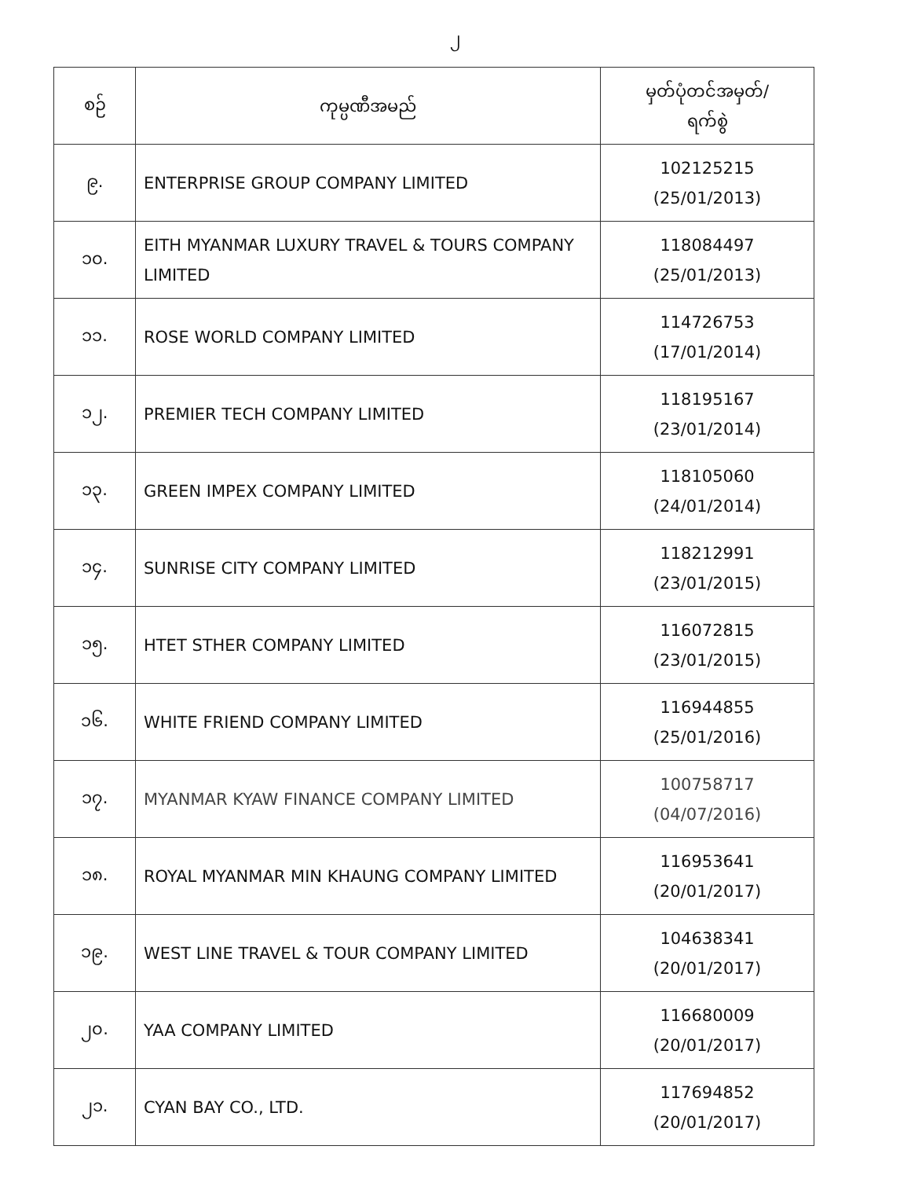၂
| စဉ် | ကုမ္ပဏီအမည် | မှတ်ပုံတင်အမှတ်/ ရက်စွဲ |
| --- | --- | --- |
| ၉. | ENTERPRISE GROUP COMPANY LIMITED | 102125215 (25/01/2013) |
| ၁၀. | EITH MYANMAR LUXURY TRAVEL & TOURS COMPANY LIMITED | 118084497 (25/01/2013) |
| ၁၁. | ROSE WORLD COMPANY LIMITED | 114726753 (17/01/2014) |
| ၁၂. | PREMIER TECH COMPANY LIMITED | 118195167 (23/01/2014) |
| ၁၃. | GREEN IMPEX COMPANY LIMITED | 118105060 (24/01/2014) |
| ၁၄. | SUNRISE CITY COMPANY LIMITED | 118212991 (23/01/2015) |
| ၁၅. | HTET STHER COMPANY LIMITED | 116072815 (23/01/2015) |
| ၁၆. | WHITE FRIEND COMPANY LIMITED | 116944855 (25/01/2016) |
| ၁၇. | MYANMAR KYAW FINANCE COMPANY LIMITED | 100758717 (04/07/2016) |
| ၁၈. | ROYAL MYANMAR MIN KHAUNG COMPANY LIMITED | 116953641 (20/01/2017) |
| ၁၉. | WEST LINE TRAVEL & TOUR COMPANY LIMITED | 104638341 (20/01/2017) |
| ၂၀. | YAA COMPANY LIMITED | 116680009 (20/01/2017) |
| ၂၁. | CYAN BAY CO., LTD. | 117694852 (20/01/2017) |